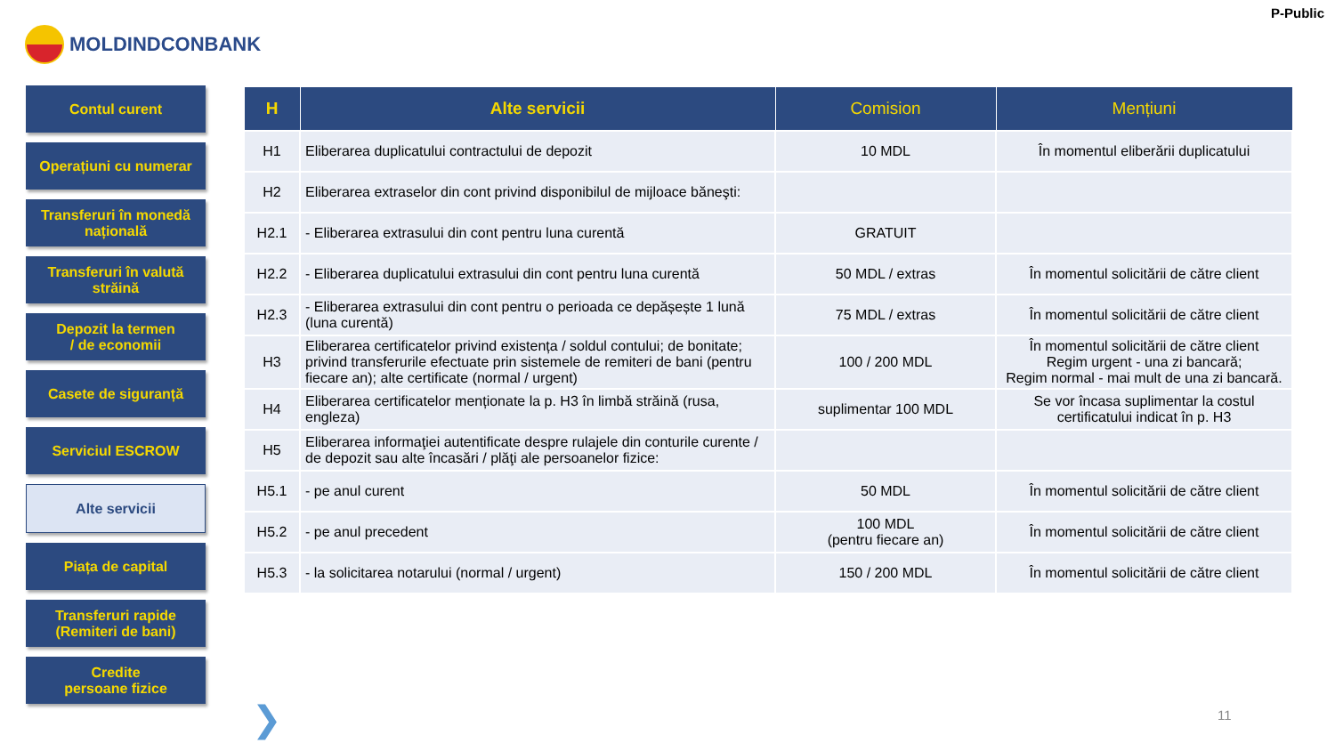P-Public
MOLDINDCONBANK
Contul curent
Operațiuni cu numerar
Transferuri în monedă națională
Transferuri în valută străină
Depozit la termen
/ de economii
Casete de siguranță
Serviciul ESCROW
Alte servicii
Piața de capital
Transferuri rapide
(Remiteri de bani)
Credite
persoane fizice
| H | Alte servicii | Comision | Mențiuni |
| --- | --- | --- | --- |
| H1 | Eliberarea duplicatului contractului de depozit | 10 MDL | În momentul eliberării duplicatului |
| H2 | Eliberarea extraselor din cont privind disponibilul de mijloace băneşti: | | |
| H2.1 | - Eliberarea extrasului din cont pentru luna curentă | GRATUIT | |
| H2.2 | - Eliberarea duplicatului extrasului din cont pentru luna curentă | 50 MDL / extras | În momentul solicitării de către client |
| H2.3 | - Eliberarea extrasului din cont pentru o perioada ce depășește 1 lună (luna curentă) | 75 MDL / extras | În momentul solicitării de către client |
| H3 | Eliberarea certificatelor privind existența / soldul contului; de bonitate; privind transferurile efectuate prin sistemele de remiteri de bani (pentru fiecare an); alte certificate (normal / urgent) | 100 / 200 MDL | În momentul solicitării de către client Regim urgent - una zi bancară; Regim normal - mai mult de una zi bancară. |
| H4 | Eliberarea certificatelor menționate la p. H3 în limbă străină (rusa, engleza) | suplimentar 100 MDL | Se vor încasa suplimentar la costul certificatului indicat în p. H3 |
| H5 | Eliberarea informaţiei autentificate despre rulajele din conturile curente / de depozit sau alte încasări / plăţi ale persoanelor fizice: | | |
| H5.1 | - pe anul curent | 50 MDL | În momentul solicitării de către client |
| H5.2 | - pe anul precedent | 100 MDL (pentru fiecare an) | În momentul solicitării de către client |
| H5.3 | - la solicitarea notarului (normal / urgent) | 150 / 200 MDL | În momentul solicitării de către client |
❯ 11